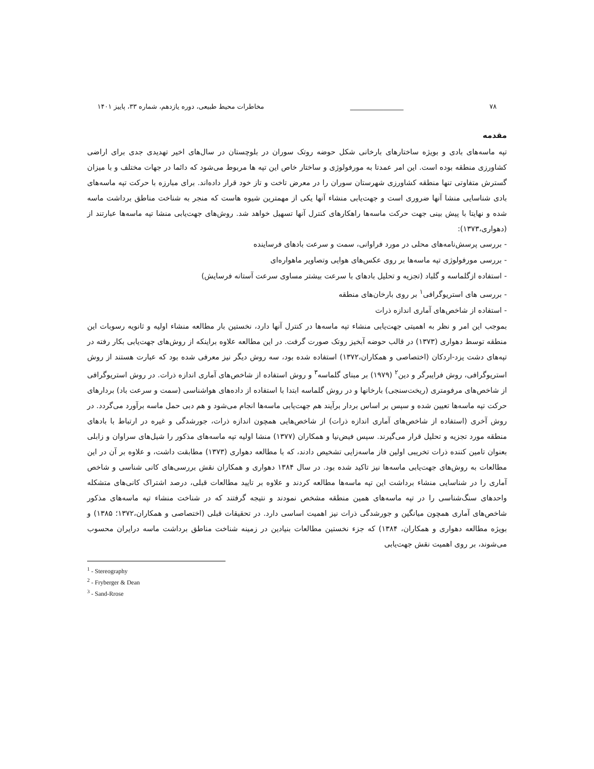۷۸ ________________ مخاطرات محیط طبیعی، دوره یازدهم، شماره ۳۳، پاییز ۱۴۰۱
مقدمه
تپه ماسه‌های بادی و بویژه ساختارهای بارخانی شکل حوضه روتک سوران در بلوچستان در سال‌های اخیر تهدیدی جدی برای اراضی کشاورزی منطقه بوده است. این امر عمدتا به مورفولوژی و ساختار خاص این تپه ها مربوط می‌شود که دائما در جهات مختلف و با میزان گسترش متفاوتی تنها منطقه کشاورزی شهرستان سوران را در معرض تاخت و تاز خود قرار داده‌اند. برای مبارزه با حرکت تپه ماسه‌های بادی شناسایی منشا آنها ضروری است و جهت‌یابی منشاء آنها یکی از مهمترین شیوه هاست که منجر به شناخت مناطق برداشت ماسه شده و نهایتا با پیش بینی جهت حرکت ماسه‌ها راهکارهای کنترل آنها تسهیل خواهد شد. روش‌های جهت‌یابی منشا تپه ماسه‌ها عبارتند از (دهواری،۱۳۷۳):
- بررسی پرسش‌نامه‌های محلی در مورد فراوانی، سمت و سرعت بادهای فرساینده
- بررسی مورفولوژی تپه ماسه‌ها بر روی عکس‌های هوایی وتصاویر ماهواره‌ای
- استفاده ازگلماسه و گلباد (تجزیه و تحلیل بادهای با سرعت بیشتر مساوی سرعت آستانه فرسایش)
- بررسی های استریوگرافی<sup>۱</sup> بر روی بارخان‌های منطقه
- استفاده از شاخص‌های آماری اندازه ذرات
بموجب این امر و نظر به اهمیتی جهت‌یابی منشاء تپه ماسه‌ها در کنترل آنها دارد، نخستین بار مطالعه منشاء اولیه و ثانویه رسوبات این منطقه توسط دهواری (۱۳۷۳) در قالب حوضه آبخیز روتک صورت گرفت. در این مطالعه علاوه براینکه از روش‌های جهت‌یابی بکار رفته در تپه‌های دشت یزد-اردکان (اختصاصی و همکاران،۱۳۷۲) استفاده شده بود، سه روش دیگر نیز معرفی شده بود که عبارت هستند از روش استریوگرافی، روش فرایبرگر و دین<sup>۲</sup> (۱۹۷۹) بر مبنای گلماسه<sup>۳</sup> و روش استفاده از شاخص‌های آماری اندازه ذرات. در روش استریوگرافی از شاخص‌های مرفومتری (ریخت‌سنجی) بارخانها و در روش گلماسه ابتدا با استفاده از داده‌های هواشناسی (سمت و سرعت باد) بردارهای حرکت تپه ماسه‌ها تعیین شده و سپس بر اساس بردار برآیند هم جهت‌یابی ماسه‌ها انجام می‌شود و هم دبی حمل ماسه برآورد می‌گردد. در روش آخری (استفاده از شاخص‌های آماری اندازه ذرات) از شاخص‌هایی همچون اندازه ذرات، جورشدگی و غیره در ارتباط با بادهای منطقه مورد تجزیه و تحلیل قرار می‌گیرند. سپس فیض‌نیا و همکاران (۱۳۷۷) منشا اولیه تپه ماسه‌های مذکور را شیل‌های سراوان و زابلی بعنوان تامین کننده ذرات تخریبی اولین فاز ماسه‌زایی تشخیص دادند، که با مطالعه دهواری (۱۳۷۳) مطابقت داشت، و علاوه بر آن در این مطالعات به روش‌های جهت‌یابی ماسه‌ها نیز تاکید شده بود. در سال ۱۳۸۴ دهواری و همکاران نقش بررسی‌های کانی شناسی و شاخص آماری را در شناسایی منشاء برداشت این تپه ماسه‌ها مطالعه کردند و علاوه بر تایید مطالعات قبلی، درصد اشتراک کانی‌های متشکله واحدهای سنگ‌شناسی را در تپه ماسه‌های همین منطقه مشخص نمودند و نتیجه گرفتند که در شناخت منشاء تپه ماسه‌های مذکور شاخص‌های آماری همچون میانگین و جورشدگی ذرات نیز اهمیت اساسی دارد. در تحقیقات قبلی (اختصاصی و همکاران،۱۳۷۲؛ ۱۳۸۵) و بویژه مطالعه دهواری و همکاران، ۱۳۸۴) که جزء نخستین مطالعات بنیادین در زمینه شناخت مناطق برداشت ماسه درایران محسوب می‌شوند، بر روی اهمیت نقش جهت‌یابی
<sup>1</sup> - Stereography
<sup>2</sup> - Fryberger & Dean
<sup>3</sup> - Sand-Rrose